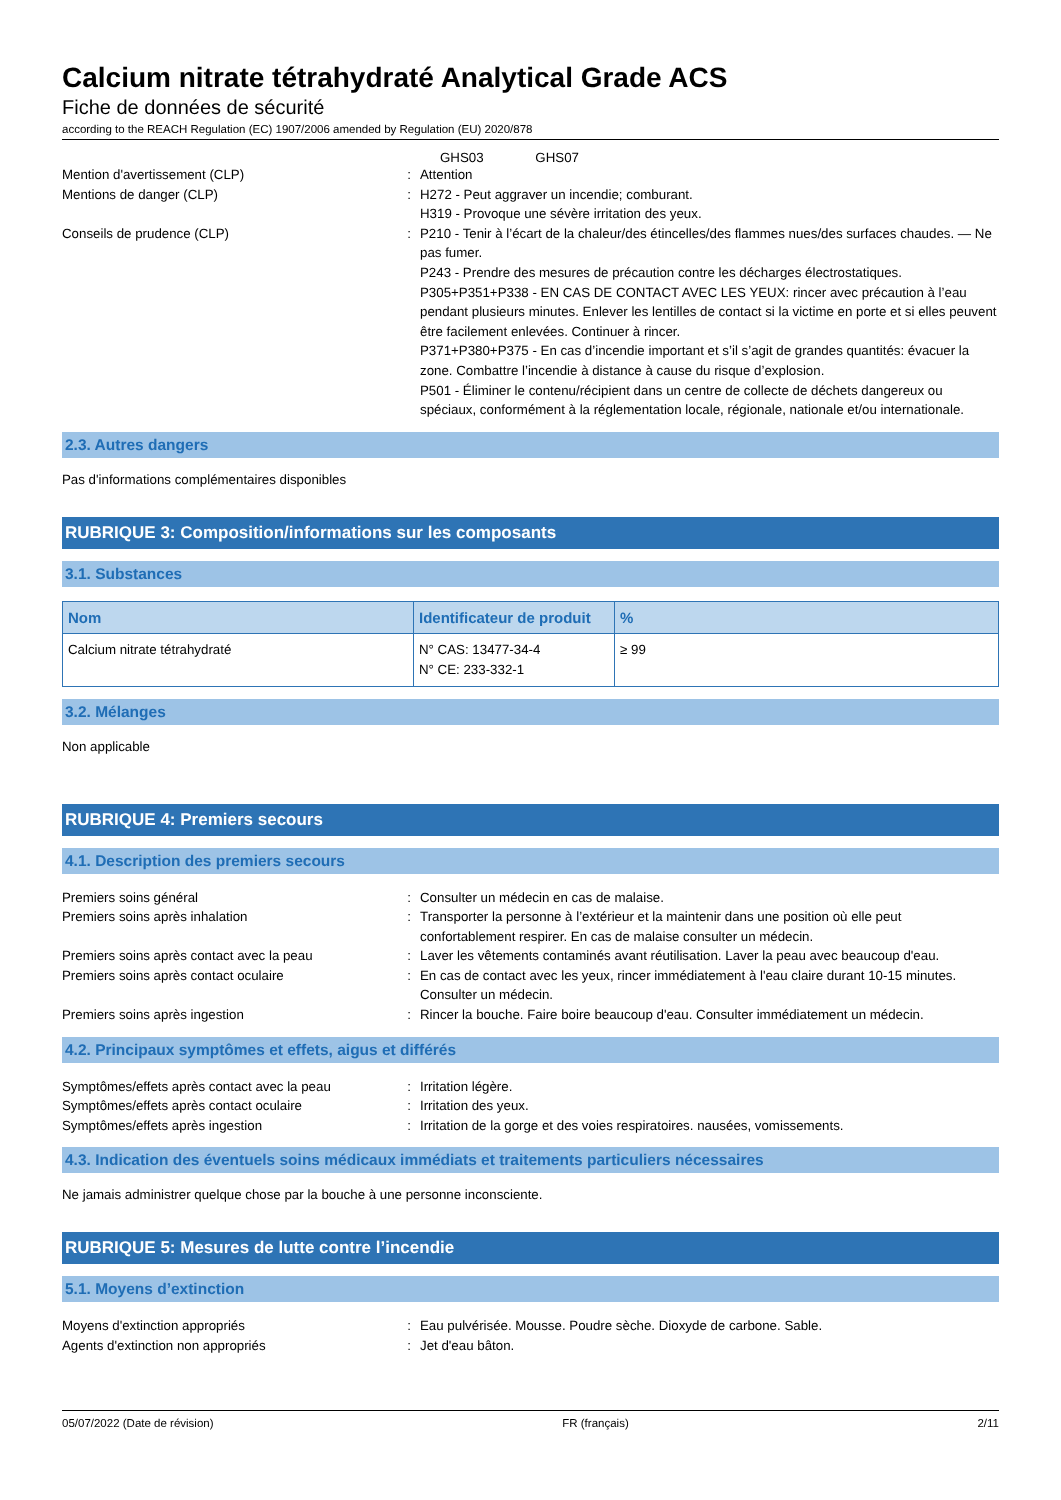Calcium nitrate tétrahydraté Analytical Grade ACS
Fiche de données de sécurité
according to the REACH Regulation (EC) 1907/2006 amended by Regulation (EU) 2020/878
GHS03 GHS07
Mention d'avertissement (CLP) : Attention
Mentions de danger (CLP) : H272 - Peut aggraver un incendie; comburant.
H319 - Provoque une sévère irritation des yeux.
Conseils de prudence (CLP) : P210 - Tenir à l’écart de la chaleur/des étincelles/des flammes nues/des surfaces chaudes. — Ne pas fumer.
P243 - Prendre des mesures de précaution contre les décharges électrostatiques.
P305+P351+P338 - EN CAS DE CONTACT AVEC LES YEUX: rincer avec précaution à l’eau pendant plusieurs minutes. Enlever les lentilles de contact si la victime en porte et si elles peuvent être facilement enlevées. Continuer à rincer.
P371+P380+P375 - En cas d’incendie important et s’il s’agit de grandes quantités: évacuer la zone. Combattre l’incendie à distance à cause du risque d’explosion.
P501 - Éliminer le contenu/récipient dans un centre de collecte de déchets dangereux ou spéciaux, conformément à la réglementation locale, régionale, nationale et/ou internationale.
2.3. Autres dangers
Pas d'informations complémentaires disponibles
RUBRIQUE 3: Composition/informations sur les composants
3.1. Substances
| Nom | Identificateur de produit | % |
| --- | --- | --- |
| Calcium nitrate tétrahydraté | N° CAS: 13477-34-4 N° CE: 233-332-1 | ≥ 99 |
3.2. Mélanges
Non applicable
RUBRIQUE 4: Premiers secours
4.1. Description des premiers secours
Premiers soins général : Consulter un médecin en cas de malaise.
Premiers soins après inhalation : Transporter la personne à l’extérieur et la maintenir dans une position où elle peut confortablement respirer. En cas de malaise consulter un médecin.
Premiers soins après contact avec la peau : Laver les vêtements contaminés avant réutilisation. Laver la peau avec beaucoup d'eau.
Premiers soins après contact oculaire : En cas de contact avec les yeux, rincer immédiatement à l'eau claire durant 10-15 minutes. Consulter un médecin.
Premiers soins après ingestion : Rincer la bouche. Faire boire beaucoup d'eau. Consulter immédiatement un médecin.
4.2. Principaux symptômes et effets, aigus et différés
Symptômes/effets après contact avec la peau
: Irritation légère.
Symptômes/effets après contact oculaire : Irritation des yeux.
Symptômes/effets après ingestion : Irritation de la gorge et des voies respiratoires. nausées, vomissements.
4.3. Indication des éventuels soins médicaux immédiats et traitements particuliers nécessaires
Ne jamais administrer quelque chose par la bouche à une personne inconsciente.
RUBRIQUE 5: Mesures de lutte contre l’incendie
5.1. Moyens d’extinction
Moyens d'extinction appropriés : Eau pulvérisée. Mousse. Poudre sèche. Dioxyde de carbone. Sable.
Agents d'extinction non appropriés : Jet d'eau bâton.
05/07/2022 (Date de révision) FR (français) 2/11